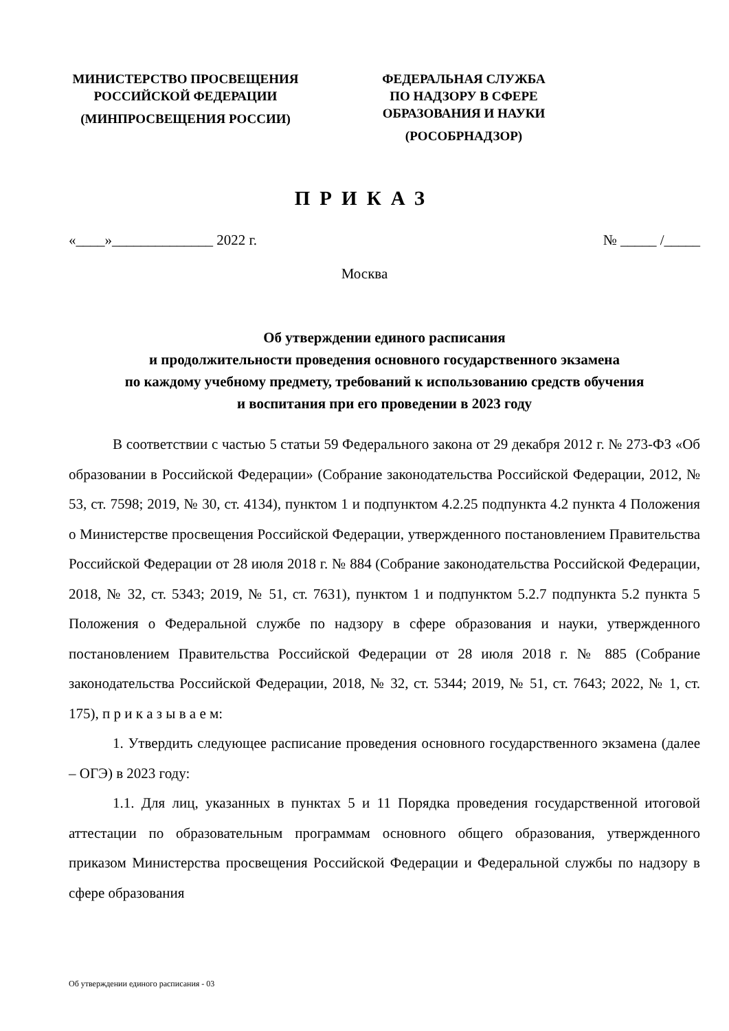МИНИСТЕРСТВО ПРОСВЕЩЕНИЯ
РОССИЙСКОЙ ФЕДЕРАЦИИ
(МИНПРОСВЕЩЕНИЯ РОССИИ)
ФЕДЕРАЛЬНАЯ СЛУЖБА
ПО НАДЗОРУ В СФЕРЕ
ОБРАЗОВАНИЯ И НАУКИ
(РОСОБРНАДЗОР)
ПРИКАЗ
«____»______________ 2022 г. № _____ /_____
Москва
Об утверждении единого расписания
и продолжительности проведения основного государственного экзамена
по каждому учебному предмету, требований к использованию средств обучения
и воспитания при его проведении в 2023 году
В соответствии с частью 5 статьи 59 Федерального закона от 29 декабря 2012 г. № 273-ФЗ «Об образовании в Российской Федерации» (Собрание законодательства Российской Федерации, 2012, № 53, ст. 7598; 2019, № 30, ст. 4134), пунктом 1 и подпунктом 4.2.25 подпункта 4.2 пункта 4 Положения о Министерстве просвещения Российской Федерации, утвержденного постановлением Правительства Российской Федерации от 28 июля 2018 г. № 884 (Собрание законодательства Российской Федерации, 2018, № 32, ст. 5343; 2019, № 51, ст. 7631), пунктом 1 и подпунктом 5.2.7 подпункта 5.2 пункта 5 Положения о Федеральной службе по надзору в сфере образования и науки, утвержденного постановлением Правительства Российской Федерации от 28 июля 2018 г. № 885 (Собрание законодательства Российской Федерации, 2018, № 32, ст. 5344; 2019, № 51, ст. 7643; 2022, № 1, ст. 175), п р и к а з ы в а е м:
1. Утвердить следующее расписание проведения основного государственного экзамена (далее – ОГЭ) в 2023 году:
1.1. Для лиц, указанных в пунктах 5 и 11 Порядка проведения государственной итоговой аттестации по образовательным программам основного общего образования, утвержденного приказом Министерства просвещения Российской Федерации и Федеральной службы по надзору в сфере образования
Об утверждении единого расписания - 03